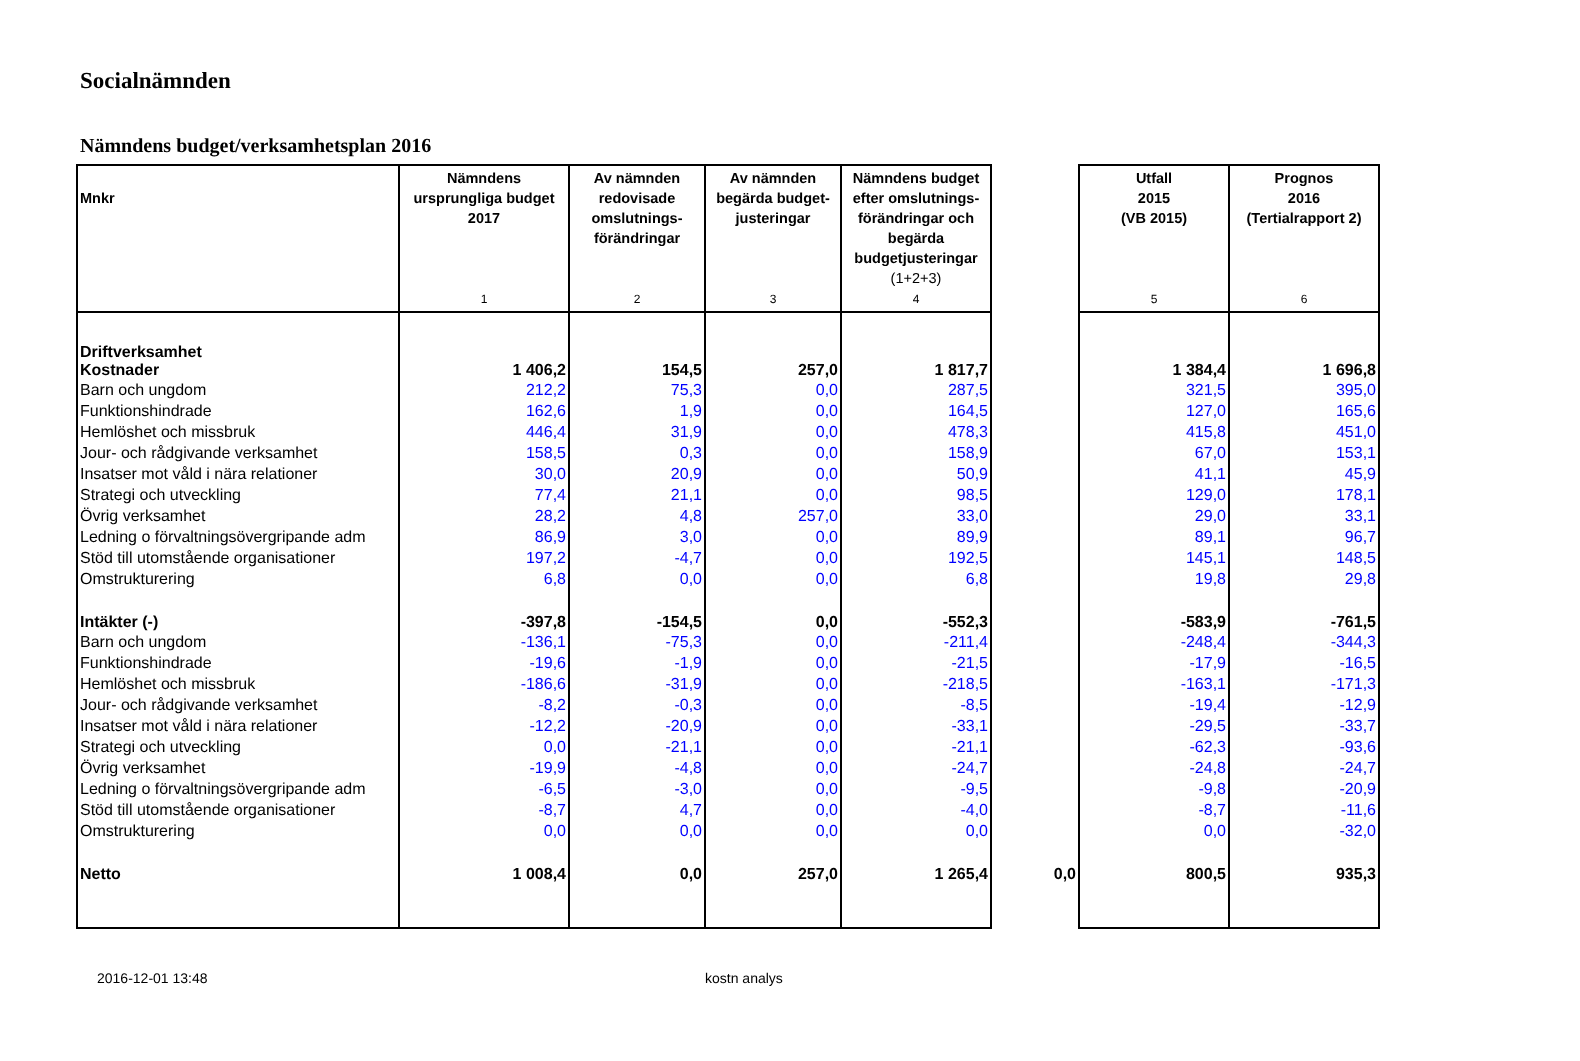Socialnämnden
Nämndens budget/verksamhetsplan 2016
| Mnkr | Nämndens ursprungliga budget 2017 1 | Av nämnden redovisade omslutnings-förändringar 2 | Av nämnden begärda budget-justeringar 3 | Nämndens budget efter omslutnings-förändringar och begärda budgetjusteringar (1+2+3) 4 | | Utfall 2015 (VB 2015) 5 | Prognos 2016 (Tertialrapport 2) 6 |
| --- | --- | --- | --- | --- | --- | --- | --- |
| Driftverksamhet Kostnader | 1 406,2 | 154,5 | 257,0 | 1 817,7 | | 1 384,4 | 1 696,8 |
| Barn och ungdom | 212,2 | 75,3 | 0,0 | 287,5 | | 321,5 | 395,0 |
| Funktionshindrade | 162,6 | 1,9 | 0,0 | 164,5 | | 127,0 | 165,6 |
| Hemlöshet och missbruk | 446,4 | 31,9 | 0,0 | 478,3 | | 415,8 | 451,0 |
| Jour- och rådgivande verksamhet | 158,5 | 0,3 | 0,0 | 158,9 | | 67,0 | 153,1 |
| Insatser mot våld i nära relationer | 30,0 | 20,9 | 0,0 | 50,9 | | 41,1 | 45,9 |
| Strategi och utveckling | 77,4 | 21,1 | 0,0 | 98,5 | | 129,0 | 178,1 |
| Övrig verksamhet | 28,2 | 4,8 | 257,0 | 33,0 | | 29,0 | 33,1 |
| Ledning o förvaltningsövergripande adm | 86,9 | 3,0 | 0,0 | 89,9 | | 89,1 | 96,7 |
| Stöd till utomstående organisationer | 197,2 | -4,7 | 0,0 | 192,5 | | 145,1 | 148,5 |
| Omstrukturering | 6,8 | 0,0 | 0,0 | 6,8 | | 19,8 | 29,8 |
| Intäkter (-) | -397,8 | -154,5 | 0,0 | -552,3 | | -583,9 | -761,5 |
| Barn och ungdom | -136,1 | -75,3 | 0,0 | -211,4 | | -248,4 | -344,3 |
| Funktionshindrade | -19,6 | -1,9 | 0,0 | -21,5 | | -17,9 | -16,5 |
| Hemlöshet och missbruk | -186,6 | -31,9 | 0,0 | -218,5 | | -163,1 | -171,3 |
| Jour- och rådgivande verksamhet | -8,2 | -0,3 | 0,0 | -8,5 | | -19,4 | -12,9 |
| Insatser mot våld i nära relationer | -12,2 | -20,9 | 0,0 | -33,1 | | -29,5 | -33,7 |
| Strategi och utveckling | 0,0 | -21,1 | 0,0 | -21,1 | | -62,3 | -93,6 |
| Övrig verksamhet | -19,9 | -4,8 | 0,0 | -24,7 | | -24,8 | -24,7 |
| Ledning o förvaltningsövergripande adm | -6,5 | -3,0 | 0,0 | -9,5 | | -9,8 | -20,9 |
| Stöd till utomstående organisationer | -8,7 | 4,7 | 0,0 | -4,0 | | -8,7 | -11,6 |
| Omstrukturering | 0,0 | 0,0 | 0,0 | 0,0 | | 0,0 | -32,0 |
| Netto | 1 008,4 | 0,0 | 257,0 | 1 265,4 | 0,0 | 800,5 | 935,3 |
2016-12-01 13:48 kostn analys